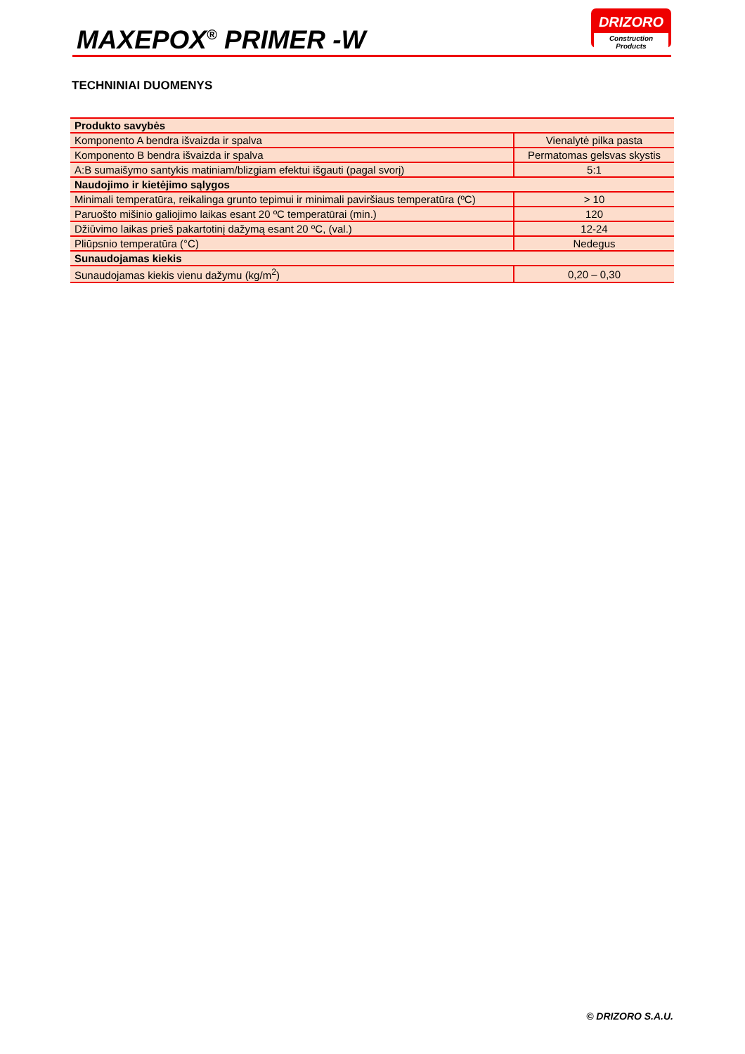MAXEPOX<sup>®</sup> PRIMER -W
DRIZORO
Construction Products
TECHNINIAI DUOMENYS
| Produkto savybės | |
| Komponento A bendra išvaizda ir spalva | Vienalytė pilka pasta |
| Komponento B bendra išvaizda ir spalva | Permatomas gelsvas skystis |
| A:B sumaišymo santykis matiniam/blizgiam efektui išgauti (pagal svorį) | 5:1 |
| Naudojimo ir kietėjimo sąlygos | |
| Minimali temperatūra, reikalinga grunto tepimui ir minimali paviršiaus temperatūra (ºC) | > 10 |
| Paruošto mišinio galiojimo laikas esant 20 ºC temperatūrai (min.) | 120 |
| Džiūvimo laikas prieš pakartotinį dažymą esant 20 ºC, (val.) | 12-24 |
| Pliūpsnio temperatūra (°C) | Nedegus |
| Sunaudojamas kiekis | |
| Sunaudojamas kiekis vienu dažymu (kg/m<sup>2</sup>) | 0,20 – 0,30 |
© DRIZORO S.A.U.